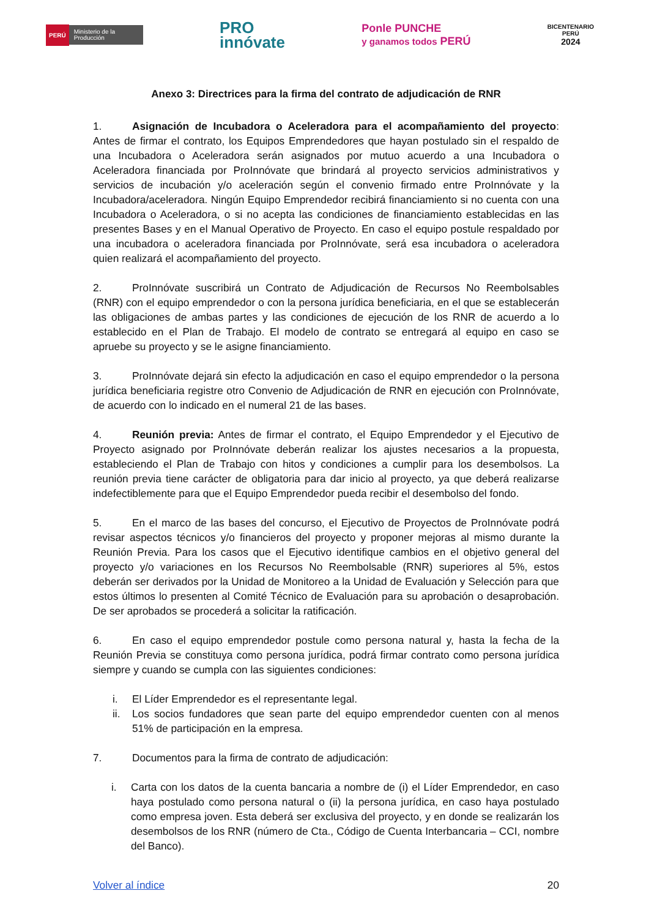PERÚ Ministerio de la Producción
PRO
innóvate
Ponle PUNCHE
y ganamos todos PERÚ
BICENTENARIO
PERÚ
2024
Anexo 3: Directrices para la firma del contrato de adjudicación de RNR
1. Asignación de Incubadora o Aceleradora para el acompañamiento del proyecto: Antes de firmar el contrato, los Equipos Emprendedores que hayan postulado sin el respaldo de una Incubadora o Aceleradora serán asignados por mutuo acuerdo a una Incubadora o Aceleradora financiada por ProInnóvate que brindará al proyecto servicios administrativos y servicios de incubación y/o aceleración según el convenio firmado entre ProInnóvate y la Incubadora/aceleradora. Ningún Equipo Emprendedor recibirá financiamiento si no cuenta con una Incubadora o Aceleradora, o si no acepta las condiciones de financiamiento establecidas en las presentes Bases y en el Manual Operativo de Proyecto. En caso el equipo postule respaldado por una incubadora o aceleradora financiada por ProInnóvate, será esa incubadora o aceleradora quien realizará el acompañamiento del proyecto.
2. ProInnóvate suscribirá un Contrato de Adjudicación de Recursos No Reembolsables (RNR) con el equipo emprendedor o con la persona jurídica beneficiaria, en el que se establecerán las obligaciones de ambas partes y las condiciones de ejecución de los RNR de acuerdo a lo establecido en el Plan de Trabajo. El modelo de contrato se entregará al equipo en caso se apruebe su proyecto y se le asigne financiamiento.
3. ProInnóvate dejará sin efecto la adjudicación en caso el equipo emprendedor o la persona jurídica beneficiaria registre otro Convenio de Adjudicación de RNR en ejecución con ProInnóvate, de acuerdo con lo indicado en el numeral 21 de las bases.
4. Reunión previa: Antes de firmar el contrato, el Equipo Emprendedor y el Ejecutivo de Proyecto asignado por ProInnóvate deberán realizar los ajustes necesarios a la propuesta, estableciendo el Plan de Trabajo con hitos y condiciones a cumplir para los desembolsos. La reunión previa tiene carácter de obligatoria para dar inicio al proyecto, ya que deberá realizarse indefectiblemente para que el Equipo Emprendedor pueda recibir el desembolso del fondo.
5. En el marco de las bases del concurso, el Ejecutivo de Proyectos de ProInnóvate podrá revisar aspectos técnicos y/o financieros del proyecto y proponer mejoras al mismo durante la Reunión Previa. Para los casos que el Ejecutivo identifique cambios en el objetivo general del proyecto y/o variaciones en los Recursos No Reembolsable (RNR) superiores al 5%, estos deberán ser derivados por la Unidad de Monitoreo a la Unidad de Evaluación y Selección para que estos últimos lo presenten al Comité Técnico de Evaluación para su aprobación o desaprobación. De ser aprobados se procederá a solicitar la ratificación.
6. En caso el equipo emprendedor postule como persona natural y, hasta la fecha de la Reunión Previa se constituya como persona jurídica, podrá firmar contrato como persona jurídica siempre y cuando se cumpla con las siguientes condiciones:
i. El Líder Emprendedor es el representante legal.
ii. Los socios fundadores que sean parte del equipo emprendedor cuenten con al menos 51% de participación en la empresa.
7. Documentos para la firma de contrato de adjudicación:
i. Carta con los datos de la cuenta bancaria a nombre de (i) el Líder Emprendedor, en caso haya postulado como persona natural o (ii) la persona jurídica, en caso haya postulado como empresa joven. Esta deberá ser exclusiva del proyecto, y en donde se realizarán los desembolsos de los RNR (número de Cta., Código de Cuenta Interbancaria – CCI, nombre del Banco).
Volver al índice 20